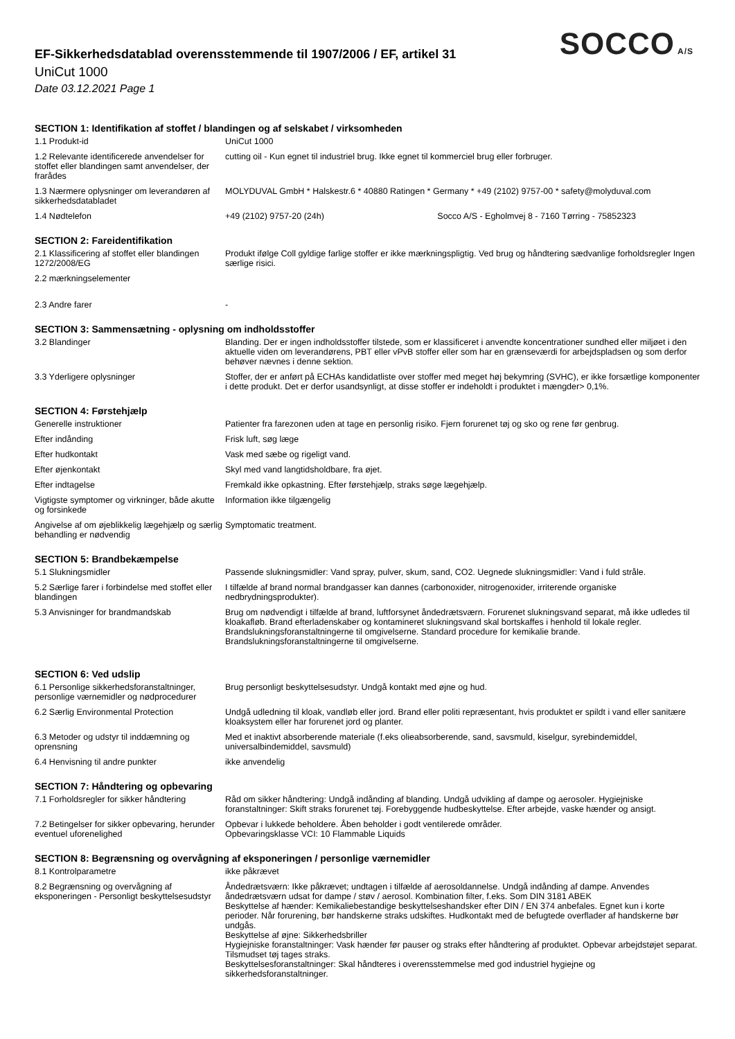SOCCO A/S
EF-Sikkerhedsdatablad overensstemmende til 1907/2006 / EF, artikel 31
UniCut 1000
Date 03.12.2021 Page 1
SECTION 1: Identifikation af stoffet / blandingen og af selskabet / virksomheden
| 1.1 Produkt-id | UniCut 1000 |
| 1.2 Relevante identificerede anvendelser for stoffet eller blandingen samt anvendelser, der frarådes | cutting oil - Kun egnet til industriel brug. Ikke egnet til kommerciel brug eller forbruger. |
| 1.3 Nærmere oplysninger om leverandøren af sikkerhedsdatabladet | MOLYDUVAL GmbH * Halskestr.6 * 40880 Ratingen * Germany * +49 (2102) 9757-00 * safety@molyduval.com |
| 1.4 Nødtelefon | +49 (2102) 9757-20 (24h) Socco A/S - Egholmvej 8 - 7160 Tørring - 75852323 |
SECTION 2: Fareidentifikation
| 2.1 Klassificering af stoffet eller blandingen 1272/2008/EG | Produkt ifølge Coll gyldige farlige stoffer er ikke mærkningspligtig. Ved brug og håndtering sædvanlige forholdsregler Ingen særlige risici. |
| 2.2 mærkningselementer | |
| 2.3 Andre farer | - |
SECTION 3: Sammensætning - oplysning om indholdsstoffer
| 3.2 Blandinger | Blanding. Der er ingen indholdsstoffer tilstede, som er klassificeret i anvendte koncentrationer sundhed eller miljøet i den aktuelle viden om leverandørens, PBT eller vPvB stoffer eller som har en grænseværdi for arbejdspladsen og som derfor behøver nævnes i denne sektion. |
| 3.3 Yderligere oplysninger | Stoffer, der er anført på ECHAs kandidatliste over stoffer med meget høj bekymring (SVHC), er ikke forsætlige komponenter i dette produkt. Det er derfor usandsynligt, at disse stoffer er indeholdt i produktet i mængder> 0,1%. |
SECTION 4: Førstehjælp
| Generelle instruktioner | Patienter fra farezonen uden at tage en personlig risiko. Fjern forurenet tøj og sko og rene før genbrug. |
| Efter indånding | Frisk luft, søg læge |
| Efter hudkontakt | Vask med sæbe og rigeligt vand. |
| Efter øjenkontakt | Skyl med vand langtidsholdbare, fra øjet. |
| Efter indtagelse | Fremkald ikke opkastning. Efter førstehjælp, straks søge lægehjælp. |
| Vigtigste symptomer og virkninger, både akutte og forsinkede | Information ikke tilgængelig |
| Angivelse af om øjeblikkelig lægehjælp og særlig behandling er nødvendig | Symptomatic treatment. |
SECTION 5: Brandbekæmpelse
| 5.1 Slukningsmidler | Passende slukningsmidler: Vand spray, pulver, skum, sand, CO2. Uegnede slukningsmidler: Vand i fuld stråle. |
| 5.2 Særlige farer i forbindelse med stoffet eller blandingen | I tilfælde af brand normal brandgasser kan dannes (carbonoxider, nitrogenoxider, irriterende organiske nedbrydningsprodukter). |
| 5.3 Anvisninger for brandmandskab | Brug om nødvendigt i tilfælde af brand, luftforsynet åndedrætsværn. Forurenet slukningsvand separat, må ikke udledes til kloakafløb. Brand efterladenskaber og kontamineret slukningsvand skal bortskaffes i henhold til lokale regler. Brandslukningsforanstaltningerne til omgivelserne. Standard procedure for kemikalie brande. Brandslukningsforanstaltningerne til omgivelserne. |
SECTION 6: Ved udslip
| 6.1 Personlige sikkerhedsforanstaltninger, personlige værnemidler og nødprocedurer | Brug personligt beskyttelsesudstyr. Undgå kontakt med øjne og hud. |
| 6.2 Særlig Environmental Protection | Undgå udledning til kloak, vandløb eller jord. Brand eller politi repræsentant, hvis produktet er spildt i vand eller sanitære kloaksystem eller har forurenet jord og planter. |
| 6.3 Metoder og udstyr til inddæmning og oprensning | Med et inaktivt absorberende materiale (f.eks olieabsorberende, sand, savsmuld, kiselgur, syrebindemiddel, universalbindemiddel, savsmuld) |
| 6.4 Henvisning til andre punkter | ikke anvendelig |
SECTION 7: Håndtering og opbevaring
| 7.1 Forholdsregler for sikker håndtering | Råd om sikker håndtering: Undgå indånding af blanding. Undgå udvikling af dampe og aerosoler. Hygiejniske foranstaltninger: Skift straks forurenet tøj. Forebyggende hudbeskyttelse. Efter arbejde, vaske hænder og ansigt. |
| 7.2 Betingelser for sikker opbevaring, herunder eventuel uforenelighed | Opbevar i lukkede beholdere. Åben beholder i godt ventilerede områder. Opbevaringsklasse VCI: 10 Flammable Liquids |
SECTION 8: Begrænsning og overvågning af eksponeringen / personlige værnemidler
| 8.1 Kontrolparametre | ikke påkrævet |
| 8.2 Begrænsning og overvågning af eksponeringen - Personligt beskyttelsesudstyr | Åndedrætsværn: Ikke påkrævet; undtagen i tilfælde af aerosoldannelse. Undgå indånding af dampe. Anvendes åndedrætsværn udsat for dampe / støv / aerosol. Kombination filter, f.eks. Som DIN 3181 ABEK Beskyttelse af hænder: Kemikaliebestandige beskyttelseshandsker efter DIN / EN 374 anbefales. Egnet kun i korte perioder. Når forurening, bør handskerne straks udskiftes. Hudkontakt med de befugtede overflader af handskerne bør undgås. Beskyttelse af øjne: Sikkerhedsbriller Hygiejniske foranstaltninger: Vask hænder før pauser og straks efter håndtering af produktet. Opbevar arbejdstøjet separat. Tilsmudset tøj tages straks. Beskyttelsesforanstaltninger: Skal håndteres i overensstemmelse med god industriel hygiejne og sikkerhedsforanstaltninger. |